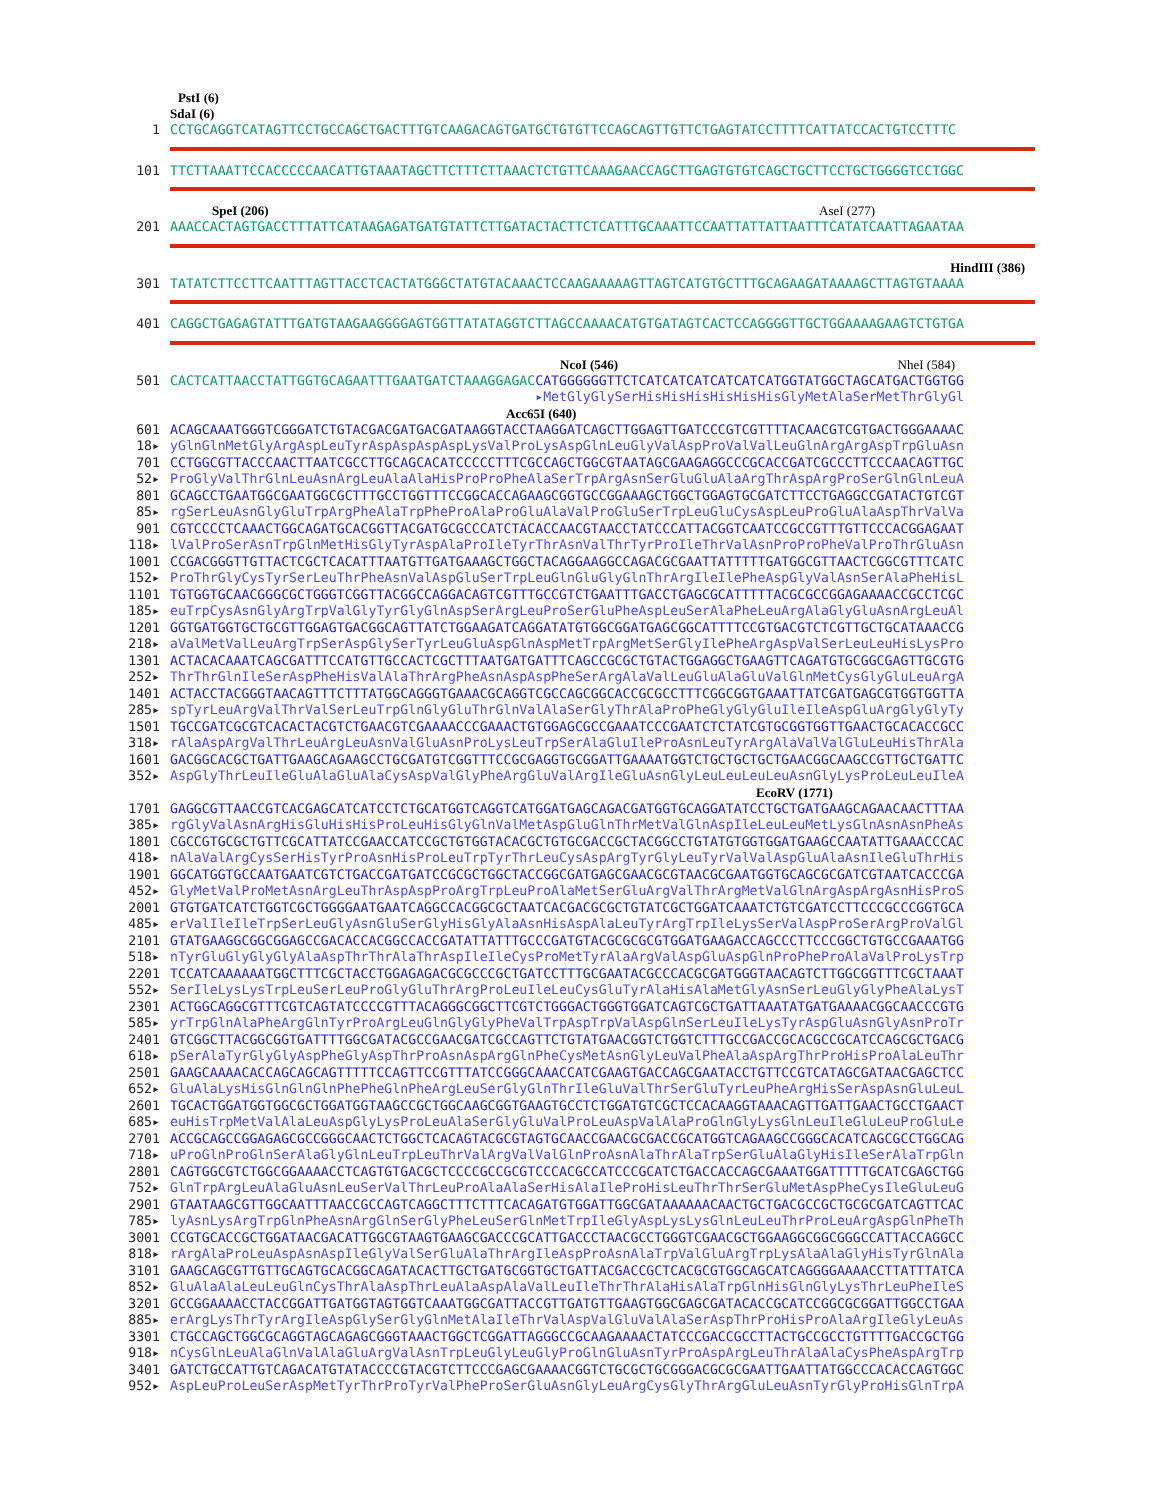PstI (6)
SdaI (6)
1 CCTGCAGGTCATAGTTCCTGCCAGCTGACTTTGTCAAGACAGTGATGCTGTGTTCCAGCAGTTGTTCTGAGTATCCTTTTCATTATCCACTGTCCTTTC
101 TTCTTAAATTCCACCCCCAACATTGTAAATAGCTTCTTTCTTAAACTCTGTTCAAAGAACCAGCTTGAGTGTGTCAGCTGCTTCCTGCTGGGGTCCTGGC
SpeI (206) AseI (277)
201 AAACCACTAGTGACCTTTATTCATAAGAGATGATGTATTCTTGATACTACTTCTCATTTGCAAATTCCAATTATTATTAATTTCATATCAATTAGAATAA
HindIII (386)
301 TATATCTTCCTTCAATTTAGTTACCTCACTATGGGCTATGTACAAACTCCAAGAAAAAGTTAGTCATGTGCTTTGCAGAAGATAAAAGCTTAGTGTAAAA
401 CAGGCTGAGAGTATTTGATGTAAGAAGGGGAGTGGTTATATAGGTCTTAGCCAAAACATGTGATAGTCACTCCAGGGGTTGCTGGAAAAGAAGTCTGTGA
NcoI (546) NheI (584)
501 CACTCATTAACCTATTGGTGCAGAATTTGAATGATCTAAAGGAGAC CATGGGGGGTTCTCATCATCATCATCATCATGGTATGGCTAGCATGACTGGTGG
▸MetGlyGlySerHisHisHisHisHisHisGlyMetAlaSerMetThrGlyGl
Acc65I (640)
601 ACAGCAAATGGGTCGGGATCTGTACGACGATGACGATAAGGTACCTAAGGATCAGCTTGGAGTTGATCCCGTCGTTTTACAACGTCGTGACTGGGAAAAC
18▸ yGlnGlnMetGlyArgAspLeuTyrAspAspAspAspLysValProLysAspGlnLeuGlyValAspProValValLeuGlnArgArgAspTrpGluAsn
701 CCTGGCGTTACCCAACTTAATCGCCTTGCAGCACATCCCCCTTTCGCCAGCTGGCGTAATAGCGAAGAGGCCCGCACCGATCGCCCTTCCCAACAGTTGC
52▸ ProGlyValThrGlnLeuAsnArgLeuAlaAlaHisProProPheAlaSerTrpArgAsnSerGluGluAlaArgThrAspArgProSerGlnGlnLeuA
801 GCAGCCTGAATGGCGAATGGCGCTTTGCCTGGTTTCCGGCACCAGAAGCGGTGCCGGAAAGCTGGCTGGAGTGCGATCTTCCTGAGGCCGATACTGTCGT
85▸ rgSerLeuAsnGlyGluTrpArgPheAlaTrpPheProAlaProGluAlaValProGluSerTrpLeuGluCysAspLeuProGluAlaAspThrValVa
901 CGTCCCCTCAAACTGGCAGATGCACGGTTACGATGCGCCCATCTACACCAACGTAACCTATCCCATTACGGTCAATCCGCCGTTTGTTCCCACGGAGAAT
118▸ lValProSerAsnTrpGlnMetHisGlyTyrAspAlaProIleTyrThrAsnValThrTyrProIleThrValAsnProProPheValProThrGluAsn
1001 CCGACGGGTTGTTACTCGCTCACATTTAATGTTGATGAAAGCTGGCTACAGGAAGGCCAGACGCGAATTATTTTTGATGGCGTTAACTCGGCGTTTCATC
152▸ ProThrGlyCysTyrSerLeuThrPheAsnValAspGluSerTrpLeuGlnGluGlyGlnThrArgIleIlePheAspGlyValAsnSerAlaPheHisL
1101 TGTGGTGCAACGGGCGCTGGGTCGGTTACGGCCAGGACAGTCGTTTGCCGTCTGAATTTGACCTGAGCGCATTTTTACGCGCCGGAGAAAACCGCCTCGC
185▸ euTrpCysAsnGlyArgTrpValGlyTyrGlyGlnAspSerArgLeuProSerGluPheAspLeuSerAlaPheLeuArgAlaGlyGluAsnArgLeuAl
1201 GGTGATGGTGCTGCGTTGGAGTGACGGCAGTTATCTGGAAGATCAGGATATGTGGCGGATGAGCGGCATTTTCCGTGACGTCTCGTTGCTGCATAAACCG
218▸ aValMetValLeuArgTrpSerAspGlySerTyrLeuGluAspGlnAspMetTrpArgMetSerGlyIlePheArgAspValSerLeuLeuHisLysPro
1301 ACTACACAAATCAGCGATTTCCATGTTGCCACTCGCTTTAATGATGATTTCAGCCGCGCTGTACTGGAGGCTGAAGTTCAGATGTGCGGCGAGTTGCGTG
252▸ ThrThrGlnIleSerAspPheHisValAlaThrArgPheAsnAspAspPheSerArgAlaValLeuGluAlaGluValGlnMetCysGlyGluLeuArgA
1401 ACTACCTACGGGTAACAGTTTCTTTATGGCAGGGTGAAACGCAGGTCGCCAGCGGCACCGCGCCTTTCGGCGGTGAAATTATCGATGAGCGTGGTGGTTA
285▸ spTyrLeuArgValThrValSerLeuTrpGlnGlyGluThrGlnValAlaSerGlyThrAlaProPheGlyGlyGluIleIleAspGluArgGlyGlyTy
1501 TGCCGATCGCGTCACACTACGTCTGAACGTCGAAAACCCGAAACTGTGGAGCGCCGAAATCCCGAATCTCTATCGTGCGGTGGTTGAACTGCACACCGCC
318▸ rAlaAspArgValThrLeuArgLeuAsnValGluAsnProLysLeuTrpSerAlaGluIleProAsnLeuTyrArgAlaValValGluLeuHisThrAla
1601 GACGGCACGCTGATTGAAGCAGAAGCCTGCGATGTCGGTTTCCGCGAGGTGCGGATTGAAAATGGTCTGCTGCTGCTGAACGGCAAGCCGTTGCTGATTC
352▸ AspGlyThrLeuIleGluAlaGluAlaCysAspValGlyPheArgGluValArgIleGluAsnGlyLeuLeuLeuLeuAsnGlyLysProLeuLeuIleA
EcoRV (1771)
1701 GAGGCGTTAACCGTCACGAGCATCATCCTCTGCATGGTCAGGTCATGGATGAGCAGACGATGGTGCAGGATATCCTGCTGATGAAGCAGAACAACTTTAA
385▸ rgGlyValAsnArgHisGluHisHisProLeuHisGlyGlnValMetAspGluGlnThrMetValGlnAspIleLeuLeuMetLysGlnAsnAsnPheAs
1801 CGCCGTGCGCTGTTCGCATTATCCGAACCATCCGCTGTGGTACACGCTGTGCGACCGCTACGGCCTGTATGTGGTGGATGAAGCCAATATTGAAACCCAC
418▸ nAlaValArgCysSerHisTyrProAsnHisProLeuTrpTyrThrLeuCysAspArgTyrGlyLeuTyrValValAspGluAlaAsnIleGluThrHis
1901 GGCATGGTGCCAATGAATCGTCTGACCGATGATCCGCGCTGGCTACCGGCGATGAGCGAACGCGTAACGCGAATGGTGCAGCGCGATCGTAATCACCCGA
452▸ GlyMetValProMetAsnArgLeuThrAspAspProArgTrpLeuProAlaMetSerGluArgValThrArgMetValGlnArgAspArgAsnHisProS
2001 GTGTGATCATCTGGTCGCTGGGGAATGAATCAGGCCACGGCGCTAATCACGACGCGCTGTATCGCTGGATCAAATCTGTCGATCCTTCCCGCCCGGTGCA
485▸ erValIleIleTrpSerLeuGlyAsnGluSerGlyHisGlyAlaAsnHisAspAlaLeuTyrArgTrpIleLysSerValAspProSerArgProValGl
2101 GTATGAAGGCGGCGGAGCCGACACCACGGCCACCGATATTATTTGCCCGATGTACGCGCGCGTGGATGAAGACCAGCCCTTCCCGGCTGTGCCGAAATGG
518▸ nTyrGluGlyGlyGlyAlaAspThrThrAlaThrAspIleIleCysProMetTyrAlaArgValAspGluAspGlnProPheProAlaValProLysTrp
2201 TCCATCAAAAAATGGCTTTCGCTACCTGGAGAGACGCGCCCGCTGATCCTTTGCGAATACGCCCACGCGATGGGTAACAGTCTTGGCGGTTTCGCTAAAT
552▸ SerIleLysLysTrpLeuSerLeuProGlyGluThrArgProLeuIleLeuCysGluTyrAlaHisAlaMetGlyAsnSerLeuGlyGlyPheAlaLysT
2301 ACTGGCAGGCGTTTCGTCAGTATCCCCGTTTACAGGGCGGCTTCGTCTGGGACTGGGTGGATCAGTCGCTGATTAAATATGATGAAAACGGCAACCCGTG
585▸ yrTrpGlnAlaPheArgGlnTyrProArgLeuGlnGlyGlyPheValTrpAspTrpValAspGlnSerLeuIleLysTyrAspGluAsnGlyAsnProTr
2401 GTCGGCTTACGGCGGTGATTTTGGCGATACGCCGAACGATCGCCAGTTCTGTATGAACGGTCTGGTCTTTGCCGACCGCACGCCGCATCCAGCGCTGACG
618▸ pSerAlaTyrGlyGlyAspPheGlyAspThrProAsnAspArgGlnPheCysMetAsnGlyLeuValPheAlaAspArgThrProHisProAlaLeuThr
2501 GAAGCAAAACACCAGCAGCAGTTTTTCCAGTTCCGTTTATCCGGGCAAACCATCGAAGTGACCAGCGAATACCTGTTCCGTCATAGCGATAACGAGCTCC
652▸ GluAlaLysHisGlnGlnGlnPhePheGlnPheArgLeuSerGlyGlnThrIleGluValThrSerGluTyrLeuPheArgHisSerAspAsnGluLeuL
2601 TGCACTGGATGGTGGCGCTGGATGGTAAGCCGCTGGCAAGCGGTGAAGTGCCTCTGGATGTCGCTCCACAAGGTAAACAGTTGATTGAACTGCCTGAACT
685▸ euHisTrpMetValAlaLeuAspGlyLysProLeuAlaSerGlyGluValProLeuAspValAlaProGlnGlyLysGlnLeuIleGluLeuProGluLe
2701 ACCGCAGCCGGAGAGCGCCGGGCAACTCTGGCTCACAGTACGCGTAGTGCAACCGAACGCGACCGCATGGTCAGAAGCCGGGCACATCAGCGCCTGGCAG
718▸ uProGlnProGlnSerAlaGlyGlnLeuTrpLeuThrValArgValValGlnProAsnAlaThrAlaTrpSerGluAlaGlyHisIleSerAlaTrpGln
2801 CAGTGGCGTCTGGCGGAAAACCTCAGTGTGACGCTCCCCGCCGCGTCCCACGCCATCCCGCATCTGACCACCAGCGAAATGGATTTTTGCATCGAGCTGG
752▸ GlnTrpArgLeuAlaGluAsnLeuSerValThrLeuProAlaAlaSerHisAlaIleProHisLeuThrThrSerGluMetAspPheCysIleGluLeuG
2901 GTAATAAGCGTTGGCAATTTAACCGCCAGTCAGGCTTTCTTTCACAGATGTGGATTGGCGATAAAAAACAACTGCTGACGCCGCTGCGCGATCAGTTCAC
785▸ lyAsnLysArgTrpGlnPheAsnArgGlnSerGlyPheLeuSerGlnMetTrpIleGlyAspLysLysGlnLeuLeuThrProLeuArgAspGlnPheTh
3001 CCGTGCACCGCTGGATAACGACATTGGCGTAAGTGAAGCGACCCGCATTGACCCTAACGCCTGGGTCGAACGCTGGAAGGCGGCGGGCCATTACCAGGCC
818▸ rArgAlaProLeuAspAsnAspIleGlyValSerGluAlaThrArgIleAspProAsnAlaTrpValGluArgTrpLysAlaAlaGlyHisTyrGlnAla
3101 GAAGCAGCGTTGTTGCAGTGCACGGCAGATACACTTGCTGATGCGGTGCTGATTACGACCGCTCACGCGTGGCAGCATCAGGGGAAAACCTTATTTATCA
852▸ GluAlaAlaLeuLeuGlnCysThrAlaAspThrLeuAlaAspAlaValLeuIleThrThrAlaHisAlaTrpGlnHisGlnGlyLysThrLeuPheIleS
3201 GCCGGAAAACCTACCGGATTGATGGTAGTGGTCAAATGGCGATTACCGTTGATGTTGAAGTGGCGAGCGATACACCGCATCCGGCGCGGATTGGCCTGAA
885▸ erArgLysThrTyrArgIleAspGlySerGlyGlnMetAlaIleThrValAspValGluValAlaSerAspThrProHisProAlaArgIleGlyLeuAs
3301 CTGCCAGCTGGCGCAGGTAGCAGAGCGGGTAAACTGGCTCGGATTAGGGCCGCAAGAAAACTATCCCGACCGCCTTACTGCCGCCTGTTTTGACCGCTGG
918▸ nCysGlnLeuAlaGlnValAlaGluArgValAsnTrpLeuGlyLeuGlyProGlnGluAsnTyrProAspArgLeuThrAlaAlaCysPheAspArgTrp
3401 GATCTGCCATTGTCAGACATGTATACCCCGTACGTCTTCCCGAGCGAAAACGGTCTGCGCTGCGGGACGCGCGAATTGAATTATGGCCCACACCAGTGGC
952▸ AspLeuProLeuSerAspMetTyrThrProTyrValPheProSerGluAsnGlyLeuArgCysGlyThrArgGluLeuAsnTyrGlyProHisGlnTrpA